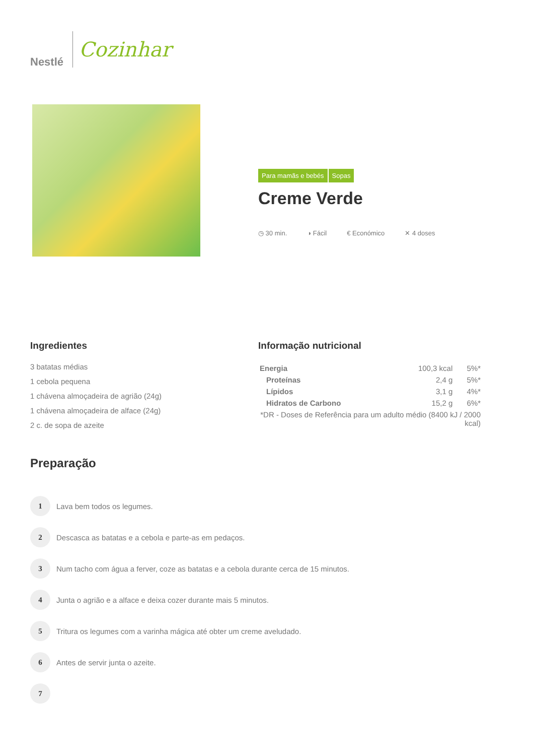Nestlé
Cozinhar
Para mamãs e bebés Sopas
Creme Verde
◷ 30 min. ◑ Fácil € Económico ✕ 4 doses
Ingredientes
3 batatas médias
1 cebola pequena
1 chávena almoçadeira de agrião (24g)
1 chávena almoçadeira de alface (24g)
2 c. de sopa de azeite
Informação nutricional
| Energia | 100,3 kcal | 5%* |
| Proteínas | 2,4 g | 5%* |
| Lípidos | 3,1 g | 4%* |
| Hidratos de Carbono | 15,2 g | 6%* |
| *DR - Doses de Referência para um adulto médio (8400 kJ / 2000 kcal) | | |
Preparação
1
Lava bem todos os legumes.
2
Descasca as batatas e a cebola e parte-as em pedaços.
3
Num tacho com água a ferver, coze as batatas e a cebola durante cerca de 15 minutos.
4
Junta o agrião e a alface e deixa cozer durante mais 5 minutos.
5
Tritura os legumes com a varinha mágica até obter um creme aveludado.
6
Antes de servir junta o azeite.
7